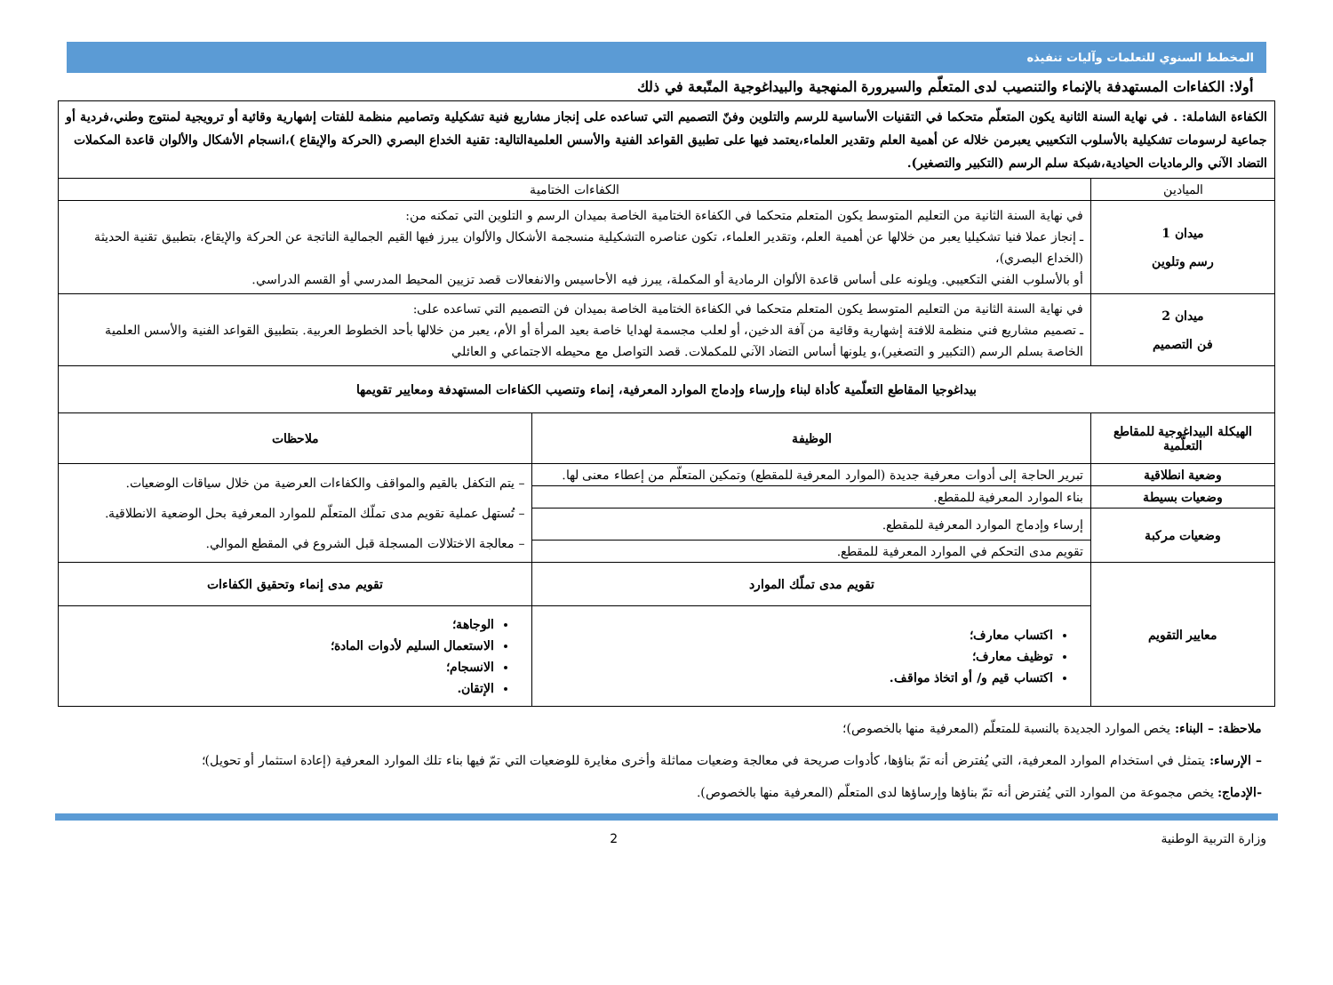المخطط السنوي للتعلمات وآليات تنفيذه
أولا: الكفاءات المستهدفة بالإنماء والتنصيب لدى المتعلّم والسيرورة المنهجية والبيداغوجية المتّبعة في ذلك
| الكفاءة الشاملة: . في نهاية السنة الثانية يكون المتعلّم متحكما في التقنيات الأساسية للرسم والتلوين وفنّ التصميم التي تساعده على إنجاز مشاريع فنية تشكيلية وتصاميم منظمة للفتات إشهارية وقائية أو ترويجية لمنتوج وطني،فردية أو جماعية لرسومات تشكيلية بالأسلوب التكعيبي يعبرمن خلاله عن أهمية العلم وتقدير العلماء،يعتمد فيها على تطبيق القواعد الفنية والأسس العلميةالتالية: تقنية الخداع البصري (الحركة والإيقاع )،انسجام الأشكال والألوان قاعدة المكملات التضاد الآني والرماديات الحيادية،شبكة سلم الرسم (التكبير والتصغير). | | |
| الميادين | الكفاءات الختامية | |
| ميدان 1 رسم وتلوين | في نهاية السنة الثانية من التعليم المتوسط يكون المتعلم متحكما في الكفاءة الختامية الخاصة بميدان الرسم و التلوين التي تمكنه من: ـ إنجاز عملا فنيا تشكيليا يعبر من خلالها عن أهمية العلم، وتقدير العلماء، تكون عناصره التشكيلية منسجمة الأشكال والألوان يبرز فيها القيم الجمالية الناتجة عن الحركة والإيقاع، بتطبيق تقنية الحديثة (الخداع البصري)، أو بالأسلوب الفني التكعيبي. ويلونه على أساس قاعدة الألوان الرمادية أو المكملة، يبرز فيه الأحاسيس والانفعالات قصد تزيين المحيط المدرسي أو القسم الدراسي. | |
| ميدان 2 فن التصميم | في نهاية السنة الثانية من التعليم المتوسط يكون المتعلم متحكما في الكفاءة الختامية الخاصة بميدان فن التصميم التي تساعده على: ـ تصميم مشاريع فني منظمة للافتة إشهارية وقائية من آفة الدخين، أو لعلب مجسمة لهدايا خاصة بعيد المرأة أو الأم، يعبر من خلالها بأحد الخطوط العربية. بتطبيق القواعد الفنية والأسس العلمية الخاصة بسلم الرسم (التكبير و التصغير)،و يلونها أساس التضاد الآني للمكملات. قصد التواصل مع محيطه الاجتماعي و العائلي | |
| بيداغوجيا المقاطع التعلّمية كأداة لبناء وإرساء وإدماج الموارد المعرفية، إنماء وتنصيب الكفاءات المستهدفة ومعايير تقويمها | | |
| الهيكلة البيداغوجية للمقاطع التعلّمية | الوظيفة | ملاحظات |
| وضعية انطلاقية | تبرير الحاجة إلى أدوات معرفية جديدة (الموارد المعرفية للمقطع) وتمكين المتعلّم من إعطاء معنى لها. | – يتم التكفل بالقيم والمواقف والكفاءات العرضية من خلال سياقات الوضعيات. – تُستهل عملية تقويم مدى تملّك المتعلّم للموارد المعرفية بحل الوضعية الانطلاقية. – معالجة الاختلالات المسجلة قبل الشروع في المقطع الموالي. |
| وضعيات بسيطة | بناء الموارد المعرفية للمقطع. | |
| وضعيات مركبة | إرساء وإدماج الموارد المعرفية للمقطع. | |
| | تقويم مدى التحكم في الموارد المعرفية للمقطع. | |
| معايير التقويم | تقويم مدى تملّك الموارد | تقويم مدى إنماء وتحقيق الكفاءات |
| | اكتساب معارف؛ توظيف معارف؛ اكتساب قيم و/ أو اتخاذ مواقف. | الوجاهة؛ الاستعمال السليم لأدوات المادة؛ الانسجام؛ الإتقان. |
ملاحظة: – البناء: يخص الموارد الجديدة بالنسبة للمتعلّم (المعرفية منها بالخصوص)؛
– الإرساء: يتمثل في استخدام الموارد المعرفية، التي يُفترض أنه تمّ بناؤها، كأدوات صريحة في معالجة وضعيات مماثلة وأخرى مغايرة للوضعيات التي تمّ فيها بناء تلك الموارد المعرفية (إعادة استثمار أو تحويل)؛
-الإدماج: يخص مجموعة من الموارد التي يُفترض أنه تمّ بناؤها وإرساؤها لدى المتعلّم (المعرفية منها بالخصوص).
وزارة التربية الوطنية 2